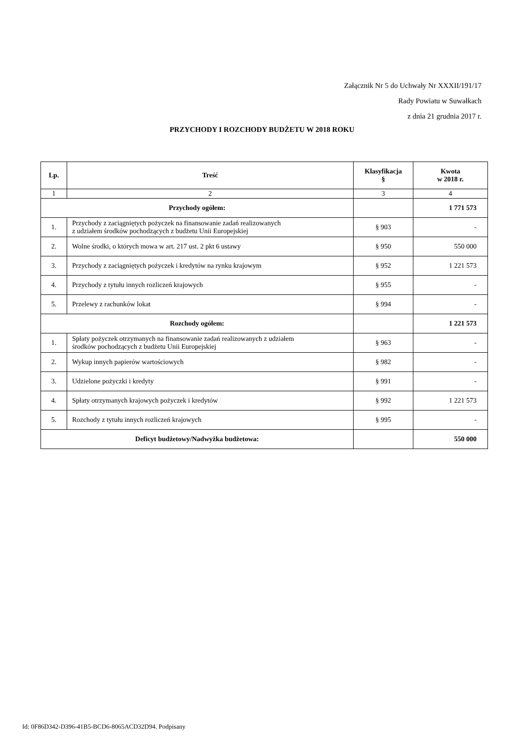Załącznik Nr 5 do Uchwały Nr XXXII/191/17
Rady Powiatu w Suwałkach
z dnia 21 grudnia 2017 r.
PRZYCHODY I ROZCHODY BUDŻETU W 2018 ROKU
| Lp. | Treść | Klasyfikacja § | Kwota w 2018 r. |
| --- | --- | --- | --- |
| 1 | 2 | 3 | 4 |
| Przychody ogółem: | | | 1 771 573 |
| 1. | Przychody z zaciągniętych pożyczek na finansowanie zadań realizowanych z udziałem środków pochodzących z budżetu Unii Europejskiej | § 903 | - |
| 2. | Wolne środki, o których mowa w art. 217 ust. 2 pkt 6 ustawy | § 950 | 550 000 |
| 3. | Przychody z zaciągniętych pożyczek i kredytów na rynku krajowym | § 952 | 1 221 573 |
| 4. | Przychody z tytułu innych rozliczeń krajowych | § 955 | - |
| 5. | Przelewy z rachunków lokat | § 994 | - |
| Rozchody ogółem: | | | 1 221 573 |
| 1. | Spłaty pożyczek otrzymanych na finansowanie zadań realizowanych z udziałem środków pochodzących z budżetu Unii Europejskiej | § 963 | - |
| 2. | Wykup innych papierów wartościowych | § 982 | - |
| 3. | Udzielone pożyczki i kredyty | § 991 | - |
| 4. | Spłaty otrzymanych krajowych pożyczek i kredytów | § 992 | 1 221 573 |
| 5. | Rozchody z tytułu innych rozliczeń krajowych | § 995 | - |
| Deficyt budżetowy/Nadwyżka budżetowa: | | | 550 000 |
Id: 0F86D342-D396-41B5-BCD6-8065ACD32D94. Podpisany